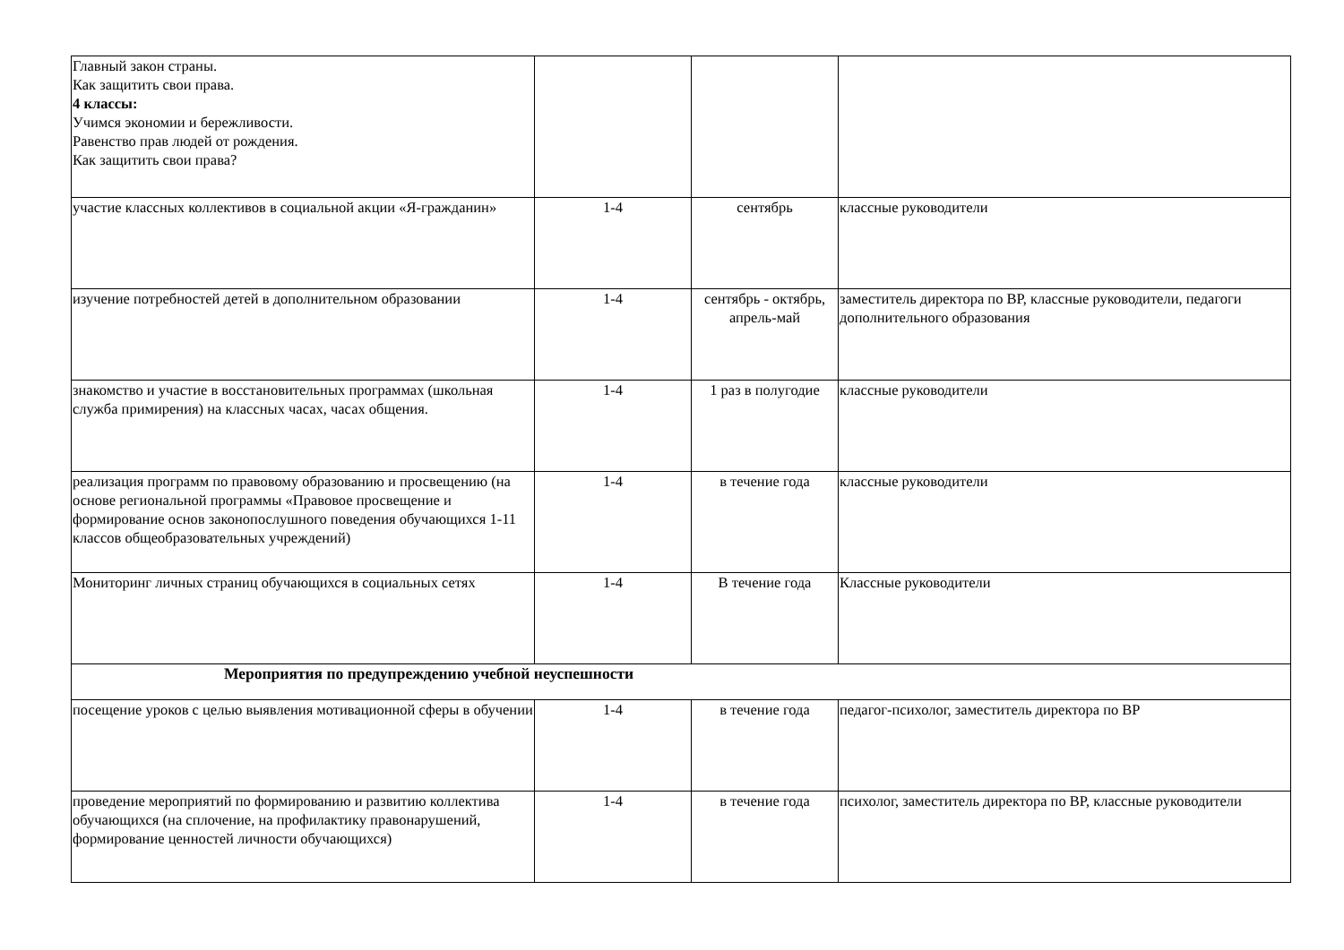| Главный закон страны. Как защитить свои права. 4 классы: Учимся экономии и бережливости. Равенство прав людей от рождения. Как защитить свои права? | | | |
| участие классных коллективов в социальной акции «Я-гражданин» | 1-4 | сентябрь | классные руководители |
| изучение потребностей детей в дополнительном образовании | 1-4 | сентябрь - октябрь, апрель-май | заместитель директора по ВР, классные руководители, педагоги дополнительного образования |
| знакомство и участие в восстановительных программах (школьная служба примирения) на классных часах, часах общения. | 1-4 | 1 раз в полугодие | классные руководители |
| реализация программ по правовому образованию и просвещению (на основе региональной программы «Правовое просвещение и формирование основ законопослушного поведения обучающихся 1-11 классов общеобразовательных учреждений) | 1-4 | в течение года | классные руководители |
| Мониторинг личных страниц обучающихся в социальных сетях | 1-4 | В течение года | Классные руководители |
| Мероприятия по предупреждению учебной неуспешности | | | |
| посещение уроков с целью выявления мотивационной сферы в обучении | 1-4 | в течение года | педагог-психолог, заместитель директора по ВР |
| проведение мероприятий по формированию и развитию коллектива обучающихся (на сплочение, на профилактику правонарушений, формирование ценностей личности обучающихся) | 1-4 | в течение года | психолог, заместитель директора по ВР, классные руководители |